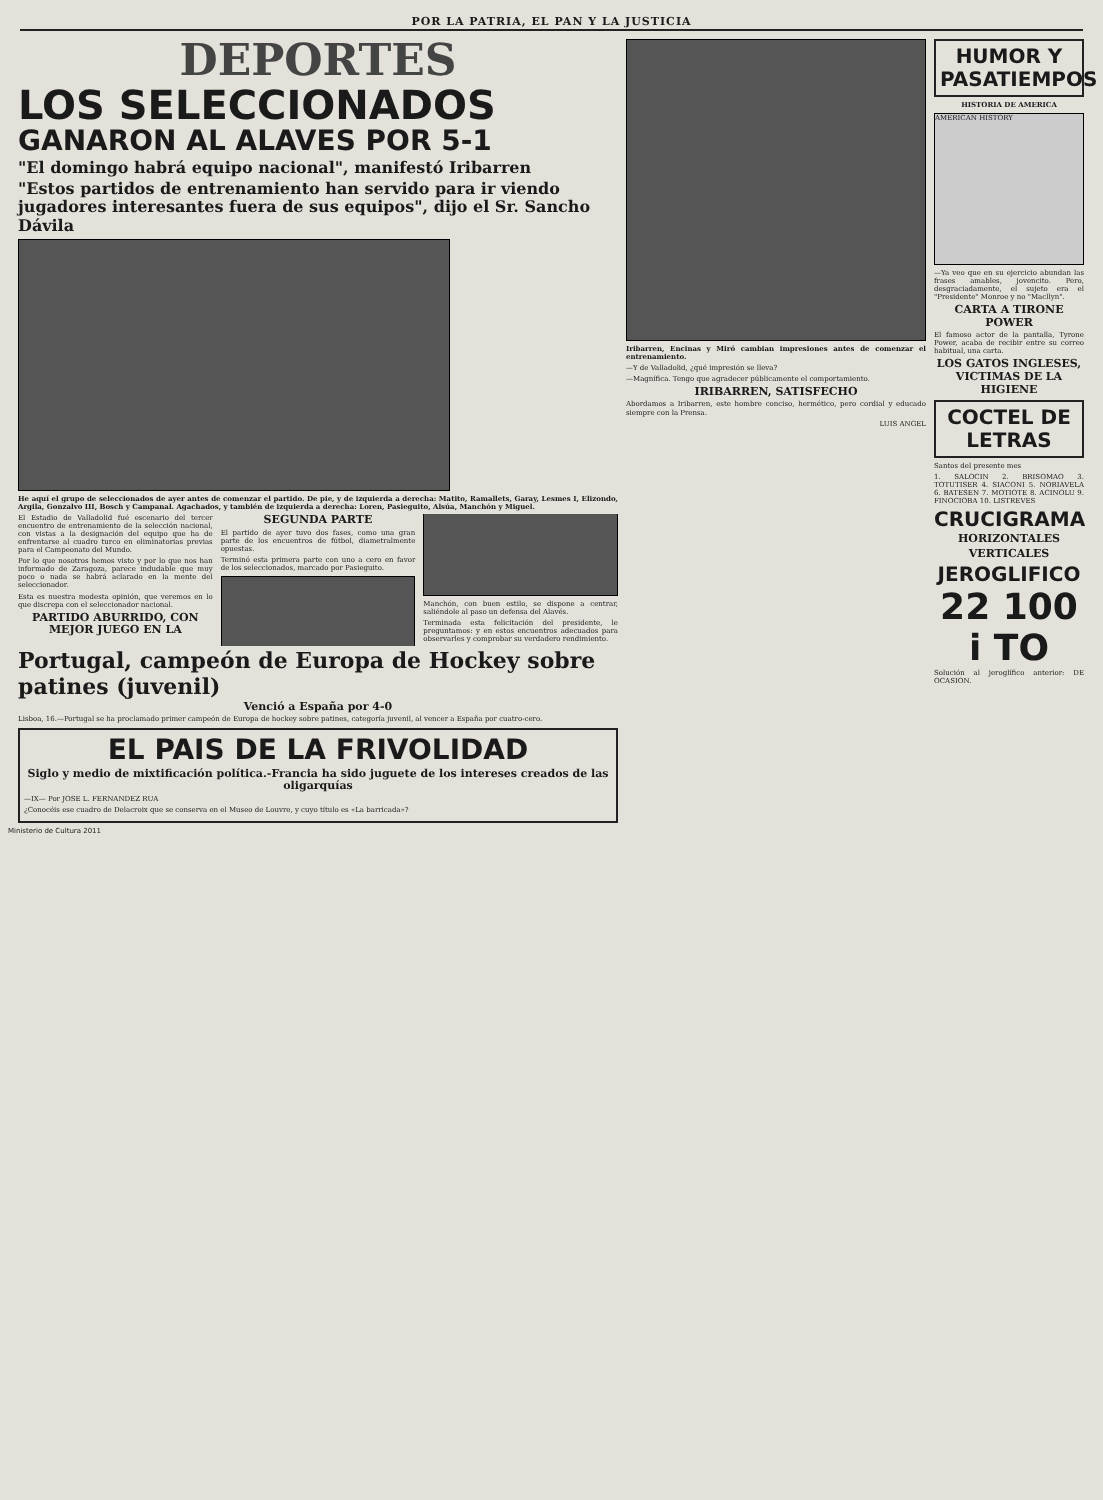POR LA PATRIA, EL PAN Y LA JUSTICIA
DEPORTES
LOS SELECCIONADOS
GANARON AL ALAVES POR 5-1
"El domingo habrá equipo nacional", manifestó Iribarren
"Estos partidos de entrenamiento han servido para ir viendo jugadores interesantes fuera de sus equipos", dijo el Sr. Sancho Dávila
He aquí el grupo de seleccionados de ayer antes de comenzar el partido. De pie, y de izquierda a derecha: Matito, Ramallets, Garay, Lesmes I, Elizondo, Argila, Gonzalvo III, Bosch y Campanal. Agachados, y también de izquierda a derecha: Loren, Pasieguito, Alsúa, Manchón y Miguel.
El Estadio de Valladolid fué escenario del tercer encuentro de entrenamiento de la selección nacional, con vistas a la designación del equipo que ha de enfrentarse al cuadro turco en eliminatorias previas para el Campeonato del Mundo.
Por lo que nosotros hemos visto y por lo que nos han informado de Zaragoza, parece indudable que muy poco o nada se habrá aclarado en la mente del seleccionador.
Esta es nuestra modesta opinión, que veremos en lo que discrepa con el seleccionador nacional.
PARTIDO ABURRIDO, CON MEJOR JUEGO EN LA SEGUNDA PARTE
El partido de ayer tuvo dos fases, como una gran parte de los encuentros de fútbol, diametralmente opuestas.
Terminó esta primera parte con uno a cero en favor de los seleccionados, marcado por Pasieguito.
Manchón, con buen estilo, se dispone a centrar, saliéndole al paso un defensa del Alavés.
Terminada esta felicitación del presidente, le preguntamos: y en estos encuentros adecuados para observarles y comprobar su verdadero rendimiento.
Portugal, campeón de Europa de Hockey sobre patines (juvenil)
Venció a España por 4-0
Lisboa, 16.—Portugal se ha proclamado primer campeón de Europa de hockey sobre patines, categoría juvenil, al vencer a España por cuatro-cero.
EL PAIS DE LA FRIVOLIDAD
Siglo y medio de mixtificación política.-Francia ha sido juguete de los intereses creados de las oligarquías
—IX— Por JOSE L. FERNANDEZ RUA
¿Conocéis ese cuadro de Delacroix que se conserva en el Museo de Louvre, y cuyo título es «La barricada»?
Iribarren, Encinas y Miró cambian impresiones antes de comenzar el entrenamiento.
—Y de Valladolid, ¿qué impresión se lleva?
—Magnífica. Tengo que agradecer públicamente el comportamiento.
IRIBARREN, SATISFECHO
Abordamos a Iribarren, este hombre conciso, hermético, pero cordial y educado siempre con la Prensa.
LUIS ANGEL
HUMOR Y PASATIEMPOS
HISTORIA DE AMERICA
AMERICAN HISTORY
—Ya veo que en su ejercicio abundan las frases amables, jovencito. Pero, desgraciadamente, el sujeto era el "Presidente" Monroe y no "Macllyn".
CARTA A TIRONE POWER
El famoso actor de la pantalla, Tyrone Power, acaba de recibir entre su correo habitual, una carta.
LOS GATOS INGLESES, VICTIMAS DE LA HIGIENE
COCTEL DE LETRAS
Santos del presente mes
1. SALOCIN 2. BRISOMAO 3. TOTUTISER 4. SIACONI 5. NORIAVELA 6. BATESEN 7. MOTIOTE 8. ACINOLU 9. FINOCIOBA 10. LISTREVES
CRUCIGRAMA
HORIZONTALES
VERTICALES
JEROGLIFICO
22 100 i TO
Solución al jeroglífico anterior: DE OCASION.
Ministerio de Cultura 2011